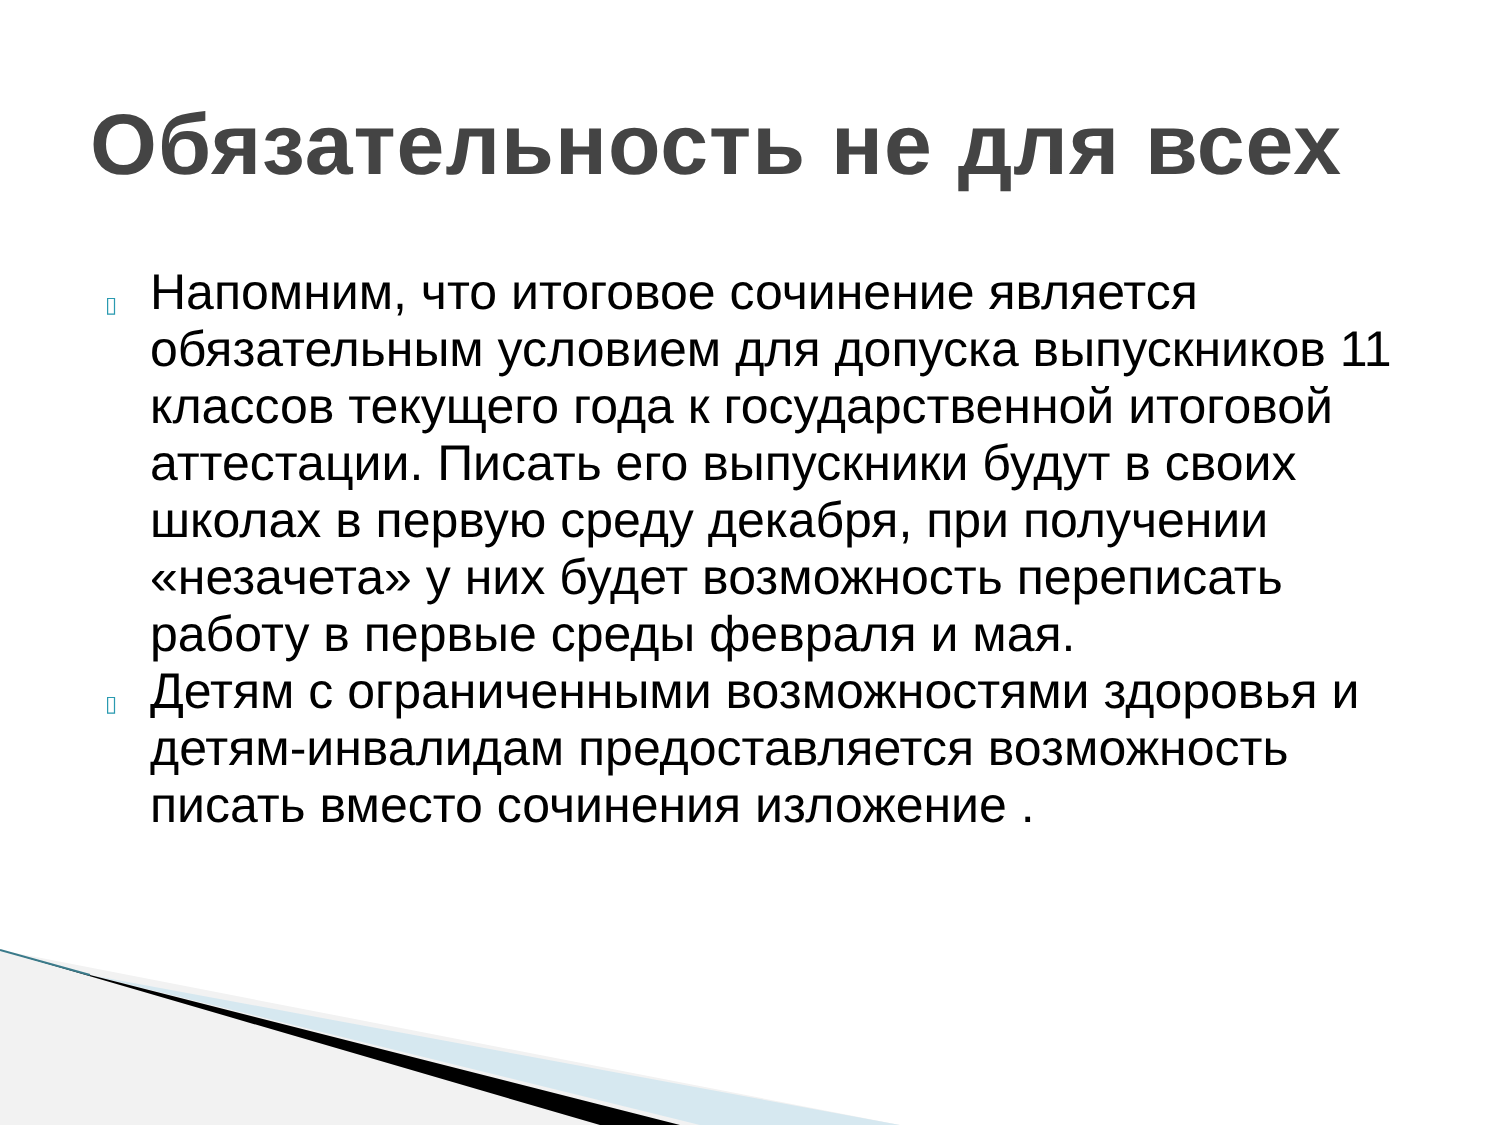Обязательность не для всех
▯ Напомним, что итоговое сочинение является обязательным условием для допуска выпускников 11 классов текущего года к государственной итоговой аттестации. Писать его выпускники будут в своих школах в первую среду декабря, при получении «незачета» у них будет возможность переписать работу в первые среды февраля и мая.
▯ Детям с ограниченными возможностями здоровья и детям-инвалидам предоставляется возможность писать вместо сочинения изложение .